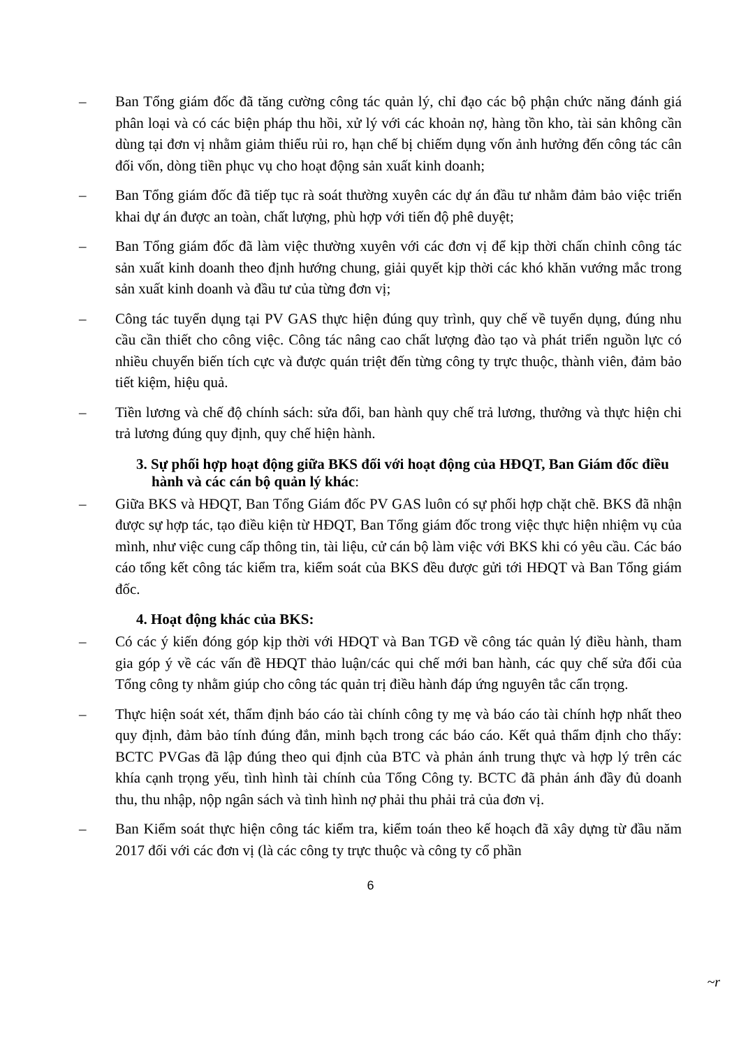– Ban Tổng giám đốc đã tăng cường công tác quản lý, chỉ đạo các bộ phận chức năng đánh giá phân loại và có các biện pháp thu hồi, xử lý với các khoản nợ, hàng tồn kho, tài sản không cần dùng tại đơn vị nhằm giảm thiểu rủi ro, hạn chế bị chiếm dụng vốn ảnh hưởng đến công tác cân đối vốn, dòng tiền phục vụ cho hoạt động sản xuất kinh doanh;
– Ban Tổng giám đốc đã tiếp tục rà soát thường xuyên các dự án đầu tư nhằm đảm bảo việc triển khai dự án được an toàn, chất lượng, phù hợp với tiến độ phê duyệt;
– Ban Tổng giám đốc đã làm việc thường xuyên với các đơn vị để kịp thời chấn chỉnh công tác sản xuất kinh doanh theo định hướng chung, giải quyết kịp thời các khó khăn vướng mắc trong sản xuất kinh doanh và đầu tư của từng đơn vị;
– Công tác tuyển dụng tại PV GAS thực hiện đúng quy trình, quy chế về tuyển dụng, đúng nhu cầu cần thiết cho công việc. Công tác nâng cao chất lượng đào tạo và phát triển nguồn lực có nhiều chuyển biến tích cực và được quán triệt đến từng công ty trực thuộc, thành viên, đảm bảo tiết kiệm, hiệu quả.
– Tiền lương và chế độ chính sách: sửa đổi, ban hành quy chế trả lương, thưởng và thực hiện chi trả lương đúng quy định, quy chế hiện hành.
3. Sự phối hợp hoạt động giữa BKS đối với hoạt động của HĐQT, Ban Giám đốc điều hành và các cán bộ quản lý khác:
– Giữa BKS và HĐQT, Ban Tổng Giám đốc PV GAS luôn có sự phối hợp chặt chẽ. BKS đã nhận được sự hợp tác, tạo điều kiện từ HĐQT, Ban Tổng giám đốc trong việc thực hiện nhiệm vụ của mình, như việc cung cấp thông tin, tài liệu, cử cán bộ làm việc với BKS khi có yêu cầu. Các báo cáo tổng kết công tác kiểm tra, kiểm soát của BKS đều được gửi tới HĐQT và Ban Tổng giám đốc.
4. Hoạt động khác của BKS:
– Có các ý kiến đóng góp kịp thời với HĐQT và Ban TGĐ về công tác quản lý điều hành, tham gia góp ý về các vấn đề HĐQT thảo luận/các qui chế mới ban hành, các quy chế sửa đổi của Tổng công ty nhằm giúp cho công tác quản trị điều hành đáp ứng nguyên tắc cẩn trọng.
– Thực hiện soát xét, thẩm định báo cáo tài chính công ty mẹ và báo cáo tài chính hợp nhất theo quy định, đảm bảo tính đúng đắn, minh bạch trong các báo cáo. Kết quả thẩm định cho thấy: BCTC PVGas đã lập đúng theo qui định của BTC và phản ánh trung thực và hợp lý trên các khía cạnh trọng yếu, tình hình tài chính của Tổng Công ty. BCTC đã phản ánh đầy đủ doanh thu, thu nhập, nộp ngân sách và tình hình nợ phải thu phải trả của đơn vị.
– Ban Kiểm soát thực hiện công tác kiểm tra, kiểm toán theo kế hoạch đã xây dựng từ đầu năm 2017 đối với các đơn vị (là các công ty trực thuộc và công ty cổ phần
6
~r